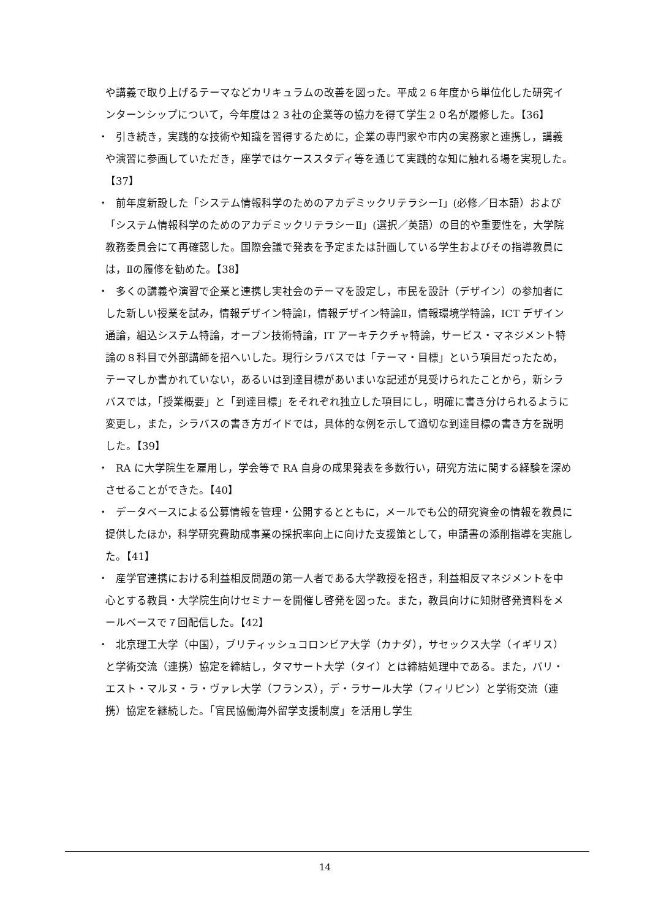や講義で取り上げるテーマなどカリキュラムの改善を図った。平成２６年度から単位化した研究インターンシップについて，今年度は２３社の企業等の協力を得て学生２０名が履修した。【36】
・　引き続き，実践的な技術や知識を習得するために，企業の専門家や市内の実務家と連携し，講義や演習に参画していただき，座学ではケーススタディ等を通じて実践的な知に触れる場を実現した。【37】
・　前年度新設した「システム情報科学のためのアカデミックリテラシーI」(必修／日本語）および「システム情報科学のためのアカデミックリテラシーⅡ」(選択／英語）の目的や重要性を，大学院教務委員会にて再確認した。国際会議で発表を予定または計画している学生およびその指導教員には，Ⅱの履修を勧めた。【38】
・　多くの講義や演習で企業と連携し実社会のテーマを設定し，市民を設計（デザイン）の参加者にした新しい授業を試み，情報デザイン特論Ⅰ，情報デザイン特論Ⅱ，情報環境学特論，ICT デザイン通論，組込システム特論，オープン技術特論，IT アーキテクチャ特論，サービス・マネジメント特論の８科目で外部講師を招へいした。現行シラバスでは「テーマ・目標」という項目だったため，テーマしか書かれていない，あるいは到達目標があいまいな記述が見受けられたことから，新シラバスでは，「授業概要」と「到達目標」をそれぞれ独立した項目にし，明確に書き分けられるように変更し，また，シラバスの書き方ガイドでは，具体的な例を示して適切な到達目標の書き方を説明した。【39】
・　RA に大学院生を雇用し，学会等で RA 自身の成果発表を多数行い，研究方法に関する経験を深めさせることができた。【40】
・　データベースによる公募情報を管理・公開するとともに，メールでも公的研究資金の情報を教員に提供したほか，科学研究費助成事業の採択率向上に向けた支援策として，申請書の添削指導を実施した。【41】
・　産学官連携における利益相反問題の第一人者である大学教授を招き，利益相反マネジメントを中心とする教員・大学院生向けセミナーを開催し啓発を図った。また，教員向けに知財啓発資料をメールベースで７回配信した。【42】
・　北京理工大学（中国），ブリティッシュコロンビア大学（カナダ），サセックス大学（イギリス）と学術交流（連携）協定を締結し，タマサート大学（タイ）とは締結処理中である。また，パリ・エスト・マルヌ・ラ・ヴァレ大学（フランス），デ・ラサール大学（フィリピン）と学術交流（連携）協定を継続した。「官民協働海外留学支援制度」を活用し学生
14